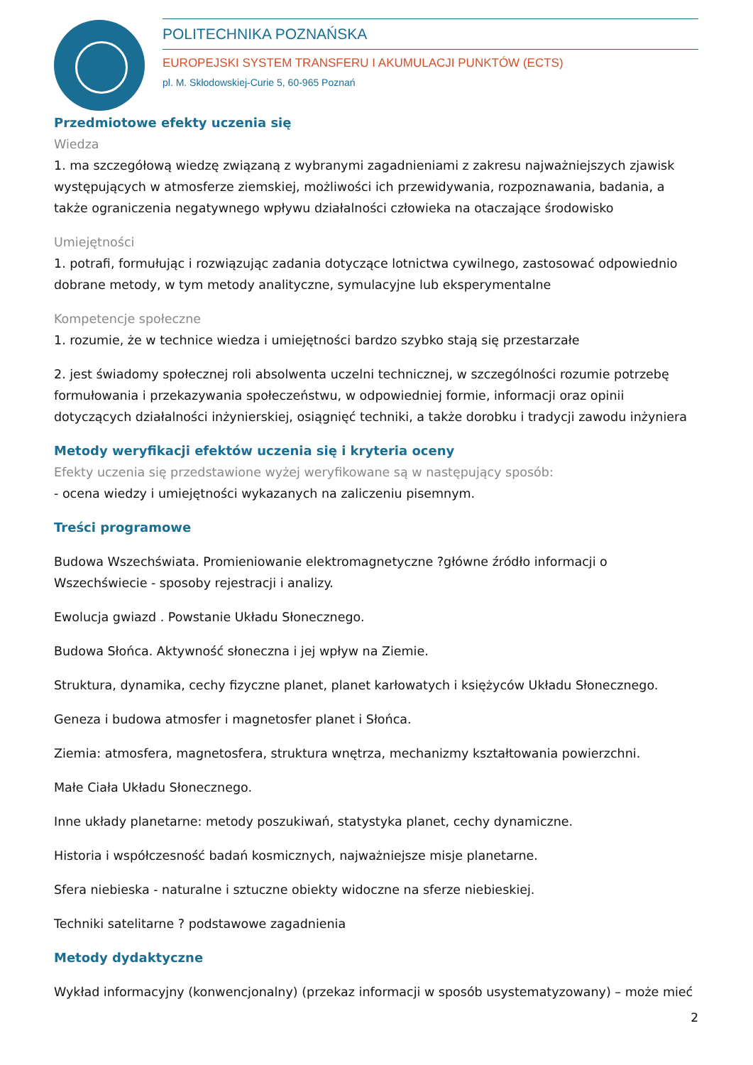POLITECHNIKA POZNAŃSKA
EUROPEJSKI SYSTEM TRANSFERU I AKUMULACJI PUNKTÓW (ECTS)
pl. M. Skłodowskiej-Curie 5, 60-965 Poznań
Przedmiotowe efekty uczenia się
Wiedza
1. ma szczegółową wiedzę związaną z wybranymi zagadnieniami z zakresu najważniejszych zjawisk występujących w atmosferze ziemskiej, możliwości ich przewidywania, rozpoznawania, badania, a także ograniczenia negatywnego wpływu działalności człowieka na otaczające środowisko
Umiejętności
1. potrafi, formułując i rozwiązując zadania dotyczące lotnictwa cywilnego, zastosować odpowiednio dobrane metody, w tym metody analityczne, symulacyjne lub eksperymentalne
Kompetencje społeczne
1. rozumie, że w technice wiedza i umiejętności bardzo szybko stają się przestarzałe
2. jest świadomy społecznej roli absolwenta uczelni technicznej, w szczególności rozumie potrzebę formułowania i przekazywania społeczeństwu, w odpowiedniej formie, informacji oraz opinii dotyczących działalności inżynierskiej, osiągnięć techniki, a także dorobku i tradycji zawodu inżyniera
Metody weryfikacji efektów uczenia się i kryteria oceny
Efekty uczenia się przedstawione wyżej weryfikowane są w następujący sposób:
- ocena wiedzy i umiejętności wykazanych na zaliczeniu pisemnym.
Treści programowe
Budowa Wszechświata. Promieniowanie elektromagnetyczne ?główne źródło informacji o Wszechświecie - sposoby rejestracji i analizy.
Ewolucja gwiazd . Powstanie Układu Słonecznego.
Budowa Słońca. Aktywność słoneczna i jej wpływ na Ziemie.
Struktura, dynamika, cechy fizyczne planet, planet karłowatych i księżyców Układu Słonecznego.
Geneza i budowa atmosfer i magnetosfer planet i Słońca.
Ziemia: atmosfera, magnetosfera, struktura wnętrza, mechanizmy kształtowania powierzchni.
Małe Ciała Układu Słonecznego.
Inne układy planetarne: metody poszukiwań, statystyka planet, cechy dynamiczne.
Historia i współczesność badań kosmicznych, najważniejsze misje planetarne.
Sfera niebieska - naturalne i sztuczne obiekty widoczne na sferze niebieskiej.
Techniki satelitarne ? podstawowe zagadnienia
Metody dydaktyczne
Wykład informacyjny (konwencjonalny) (przekaz informacji w sposób usystematyzowany) – może mieć
2